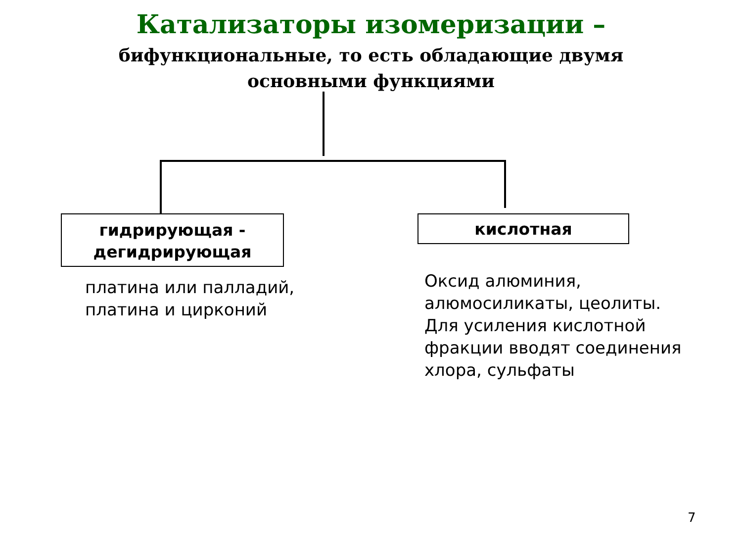Катализаторы изомеризации –
бифункциональные, то есть обладающие двумя
основными функциями
гидрирующая -
дегидрирующая
кислотная
платина или палладий,
платина и цирконий
Оксид алюминия,
алюмосиликаты, цеолиты.
Для усиления кислотной
фракции вводят соединения
хлора, сульфаты
7